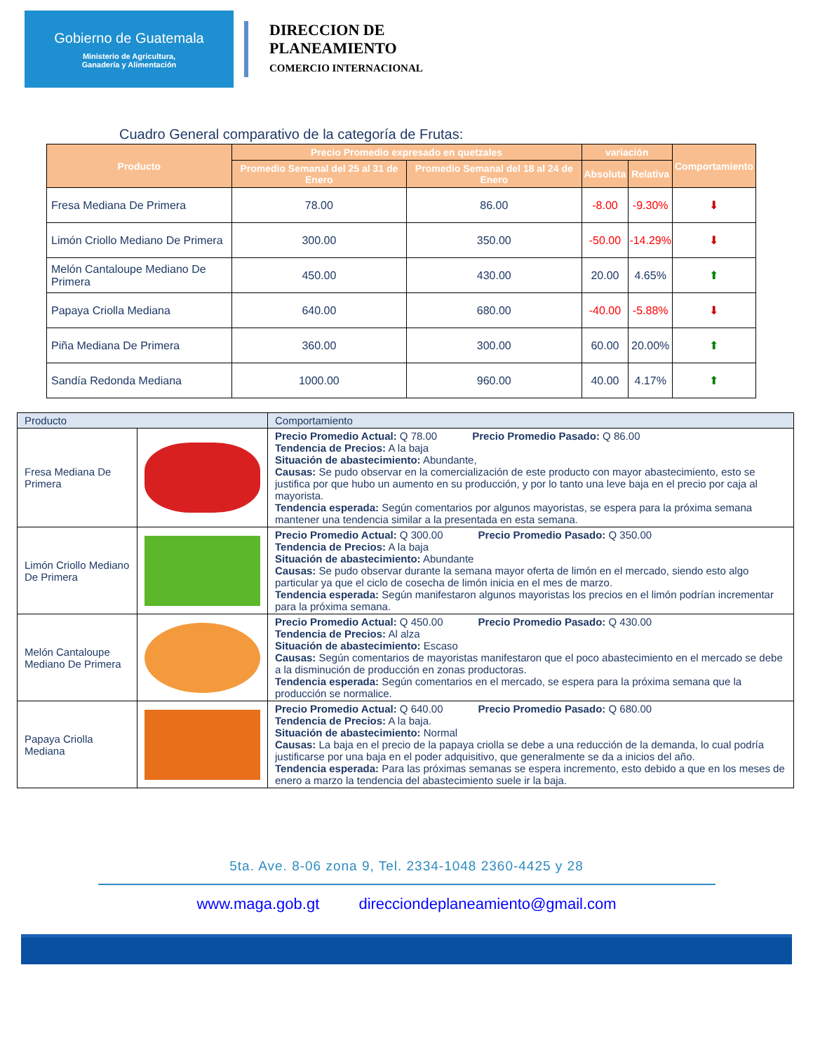Gobierno de Guatemala
Ministerio de Agricultura,
Ganadería y Alimentación
DIRECCION DE
PLANEAMIENTO
COMERCIO INTERNACIONAL
Cuadro General comparativo de la categoría de Frutas:
| Producto | Precio Promedio expresado en quetzales | | variación | | Comportamiento |
| --- | --- | --- | --- | --- | --- |
| | Promedio Semanal del 25 al 31 de Enero | Promedio Semanal del 18 al 24 de Enero | Absoluta | Relativa | |
| Fresa Mediana De Primera | 78.00 | 86.00 | -8.00 | -9.30% | ⬇ |
| Limón Criollo Mediano De Primera | 300.00 | 350.00 | -50.00 | -14.29% | ⬇ |
| Melón Cantaloupe Mediano De Primera | 450.00 | 430.00 | 20.00 | 4.65% | ⬆ |
| Papaya Criolla Mediana | 640.00 | 680.00 | -40.00 | -5.88% | ⬇ |
| Piña Mediana De Primera | 360.00 | 300.00 | 60.00 | 20.00% | ⬆ |
| Sandía Redonda Mediana | 1000.00 | 960.00 | 40.00 | 4.17% | ⬆ |
| Producto | | Comportamiento |
| Fresa Mediana De Primera | | Precio Promedio Actual: Q 78.00 Precio Promedio Pasado: Q 86.00 Tendencia de Precios: A la baja Situación de abastecimiento: Abundante, Causas: Se pudo observar en la comercialización de este producto con mayor abastecimiento, esto se justifica por que hubo un aumento en su producción, y por lo tanto una leve baja en el precio por caja al mayorista. Tendencia esperada: Según comentarios por algunos mayoristas, se espera para la próxima semana mantener una tendencia similar a la presentada en esta semana. |
| Limón Criollo Mediano De Primera | | Precio Promedio Actual: Q 300.00 Precio Promedio Pasado: Q 350.00 Tendencia de Precios: A la baja Situación de abastecimiento: Abundante Causas: Se pudo observar durante la semana mayor oferta de limón en el mercado, siendo esto algo particular ya que el ciclo de cosecha de limón inicia en el mes de marzo. Tendencia esperada: Según manifestaron algunos mayoristas los precios en el limón podrían incrementar para la próxima semana. |
| Melón Cantaloupe Mediano De Primera | | Precio Promedio Actual: Q 450.00 Precio Promedio Pasado: Q 430.00 Tendencia de Precios: Al alza Situación de abastecimiento: Escaso Causas: Según comentarios de mayoristas manifestaron que el poco abastecimiento en el mercado se debe a la disminución de producción en zonas productoras. Tendencia esperada: Según comentarios en el mercado, se espera para la próxima semana que la producción se normalice. |
| Papaya Criolla Mediana | | Precio Promedio Actual: Q 640.00 Precio Promedio Pasado: Q 680.00 Tendencia de Precios: A la baja. Situación de abastecimiento: Normal Causas: La baja en el precio de la papaya criolla se debe a una reducción de la demanda, lo cual podría justificarse por una baja en el poder adquisitivo, que generalmente se da a inicios del año. Tendencia esperada: Para las próximas semanas se espera incremento, esto debido a que en los meses de enero a marzo la tendencia del abastecimiento suele ir la baja. |
5ta. Ave. 8-06 zona 9, Tel. 2334-1048 2360-4425 y 28
www.maga.gob.gt direcciondeplaneamiento@gmail.com